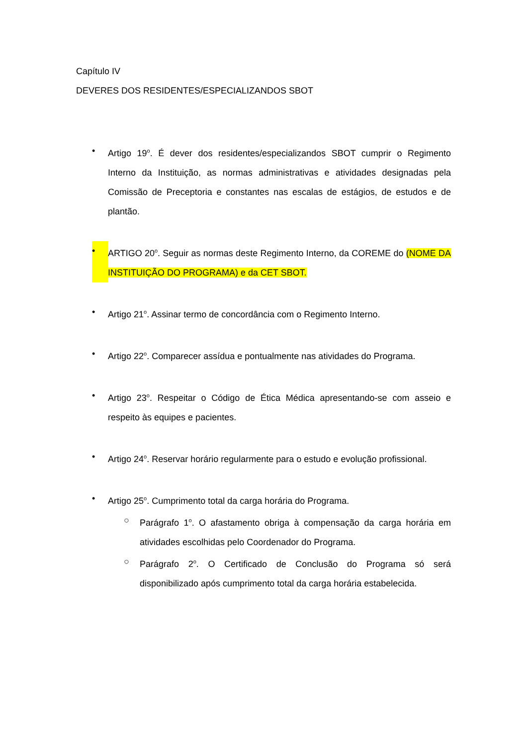Capítulo IV
DEVERES DOS RESIDENTES/ESPECIALIZANDOS SBOT
• Artigo 19<sup>o</sup>. É dever dos residentes/especializandos SBOT cumprir o Regimento Interno da Instituição, as normas administrativas e atividades designadas pela Comissão de Preceptoria e constantes nas escalas de estágios, de estudos e de plantão.
• ARTIGO 20<sup>o</sup>. Seguir as normas deste Regimento Interno, da COREME do (NOME DA INSTITUIÇÃO DO PROGRAMA) e da CET SBOT.
• Artigo 21<sup>o</sup>. Assinar termo de concordância com o Regimento Interno.
• Artigo 22<sup>o</sup>. Comparecer assídua e pontualmente nas atividades do Programa.
• Artigo 23<sup>o</sup>. Respeitar o Código de Ética Médica apresentando-se com asseio e respeito às equipes e pacientes.
• Artigo 24<sup>o</sup>. Reservar horário regularmente para o estudo e evolução profissional.
• Artigo 25<sup>o</sup>. Cumprimento total da carga horária do Programa.
○ Parágrafo 1<sup>o</sup>. O afastamento obriga à compensação da carga horária em atividades escolhidas pelo Coordenador do Programa.
○ Parágrafo 2<sup>o</sup>. O Certificado de Conclusão do Programa só será disponibilizado após cumprimento total da carga horária estabelecida.